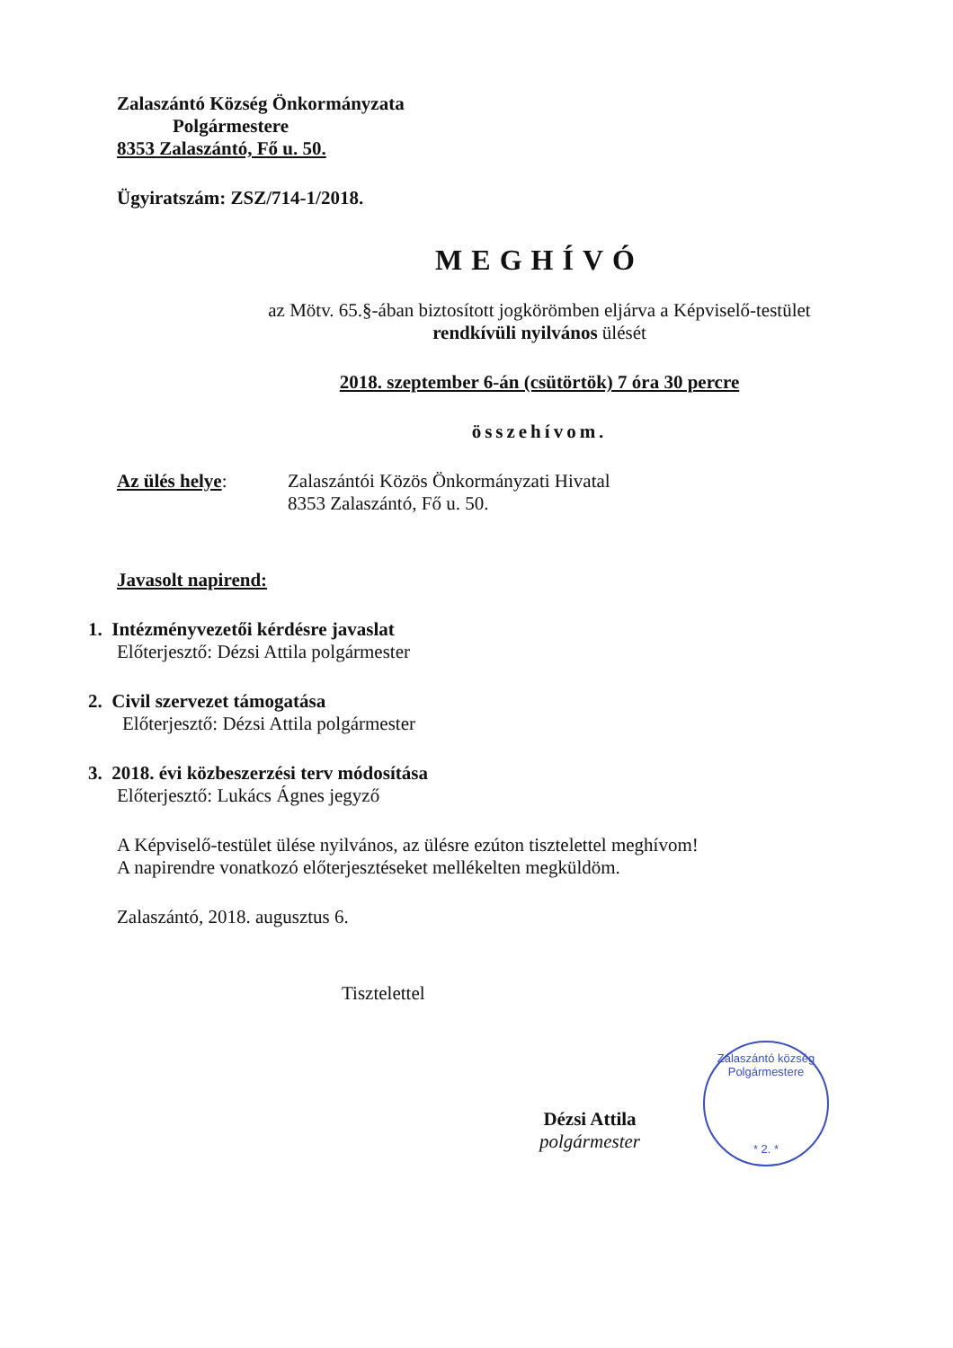Zalaszántó Község Önkormányzata
Polgármestere
8353 Zalaszántó, Fő u. 50.
Ügyiratszám: ZSZ/714-1/2018.
MEGHÍVÓ
az Mötv. 65.§-ában biztosított jogkörömben eljárva a Képviselő-testület
rendkívüli nyilvános ülését
2018. szeptember 6-án (csütörtök) 7 óra 30 percre
összehívom.
Az ülés helye: Zalaszántói Közös Önkormányzati Hivatal
8353 Zalaszántó, Fő u. 50.
Javasolt napirend:
1. Intézményvezetői kérdésre javaslat
Előterjesztő: Dézsi Attila polgármester
2. Civil szervezet támogatása
Előterjesztő: Dézsi Attila polgármester
3. 2018. évi közbeszerzési terv módosítása
Előterjesztő: Lukács Ágnes jegyző
A Képviselő-testület ülése nyilvános, az ülésre ezúton tisztelettel meghívom!
A napirendre vonatkozó előterjesztéseket mellékelten megküldöm.
Zalaszántó, 2018. augusztus 6.
Tisztelettel
Dézsi Attila
polgármester
Zalaszántó község Polgármestere
* 2. *